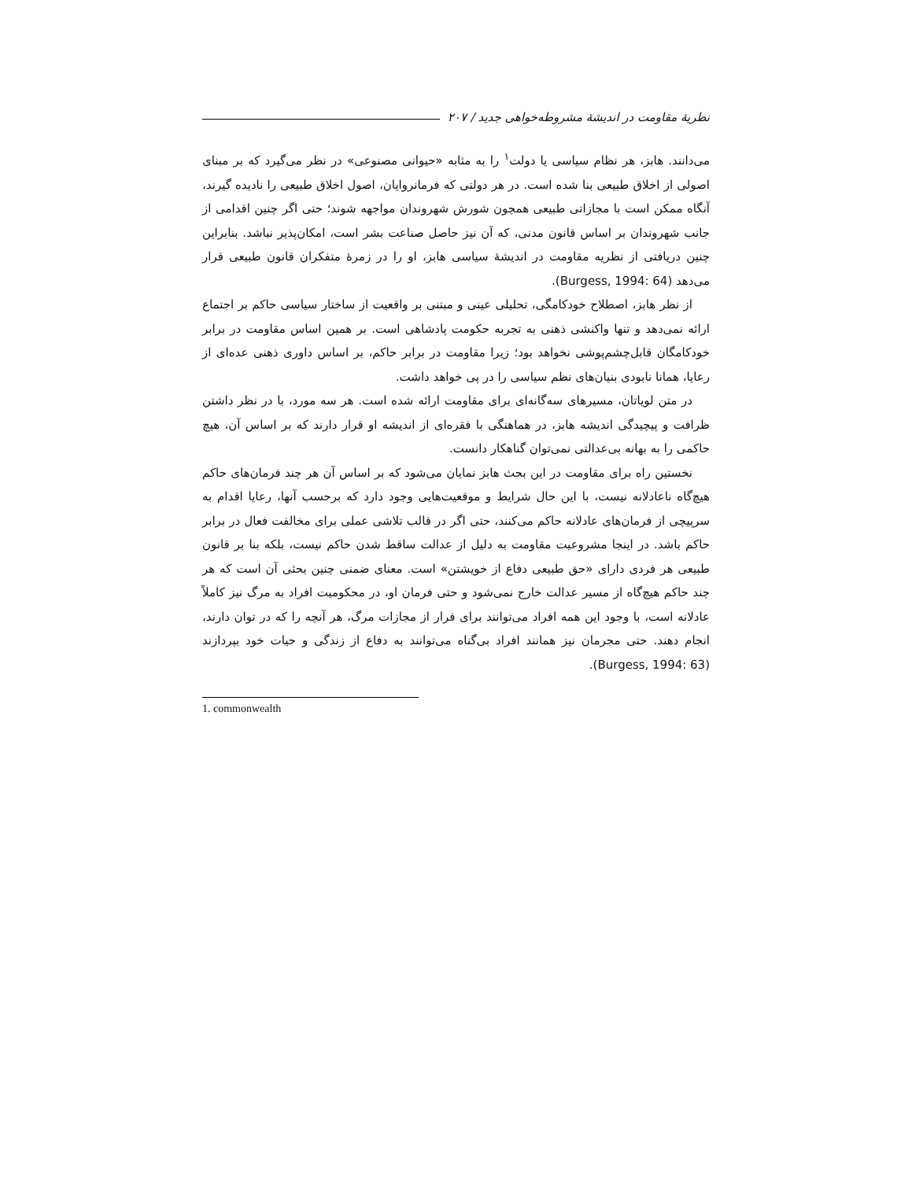نظریهٔ مقاومت در اندیشهٔ مشروطه‌خواهی جدید / ۲۰۷
می‌دانند. هابز، هر نظام سیاسی یا دولت<sup>۱</sup> را به مثابه «حیوانی مصنوعی» در نظر می‌گیرد که بر مبنای اصولی از اخلاق طبیعی بنا شده است. در هر دولتی که فرمانروایان، اصول اخلاق طبیعی را نادیده گیرند، آنگاه ممکن است با مجازاتی طبیعی همچون شورش شهروندان مواجهه شوند؛ حتی اگر چنین اقدامی از جانب شهروندان بر اساس قانون مدنی، که آن نیز حاصل صناعت بشر است، امکان‌پذیر نباشد. بنابراین چنین دریافتی از نظریه مقاومت در اندیشهٔ سیاسی هابز، او را در زمرهٔ متفکران قانون طبیعی قرار می‌دهد (Burgess, 1994: 64).
از نظر هابز، اصطلاح خودکامگی، تحلیلی عینی و مبتنی بر واقعیت از ساختار سیاسی حاکم بر اجتماع ارائه نمی‌دهد و تنها واکنشی ذهنی به تجربه حکومت پادشاهی است. بر همین اساس مقاومت در برابر خودکامگان قابل‌چشم‌پوشی نخواهد بود؛ زیرا مقاومت در برابر حاکم، بر اساس داوری ذهنی عده‌ای از رعایا، همانا نابودی بنیان‌های نظم سیاسی را در پی خواهد داشت.
در متن لویاتان، مسیرهای سه‌گانه‌ای برای مقاومت ارائه شده است. هر سه مورد، با در نظر داشتن ظرافت و پیچیدگی اندیشه هابز، در هماهنگی با فقره‌ای از اندیشه او قرار دارند که بر اساس آن، هیچ حاکمی را به بهانه بی‌عدالتی نمی‌توان گناهکار دانست.
نخستین راه برای مقاومت در این بحث هابز نمایان می‌شود که بر اساس آن هر چند فرمان‌های حاکم هیچ‌گاه ناعادلانه نیست، با این حال شرایط و موقعیت‌هایی وجود دارد که برحسب آنها، رعایا اقدام به سرپیچی از فرمان‌های عادلانه حاکم می‌کنند، حتی اگر در قالب تلاشی عملی برای مخالفت فعال در برابر حاکم باشد. در اینجا مشروعیت مقاومت به دلیل از عدالت ساقط شدن حاکم نیست، بلکه بنا بر قانون طبیعی هر فردی دارای «حق طبیعی دفاع از خویشتن» است. معنای ضمنی چنین بحثی آن است که هر چند حاکم هیچ‌گاه از مسیر عدالت خارج نمی‌شود و حتی فرمان او، در محکومیت افراد به مرگ نیز کاملاً عادلانه است، با وجود این همه افراد می‌توانند برای فرار از مجازات مرگ، هر آنچه را که در توان دارند، انجام دهند. حتی مجرمان نیز همانند افراد بی‌گناه می‌توانند به دفاع از زندگی و حیات خود بپردازند (Burgess, 1994: 63).
1. commonwealth